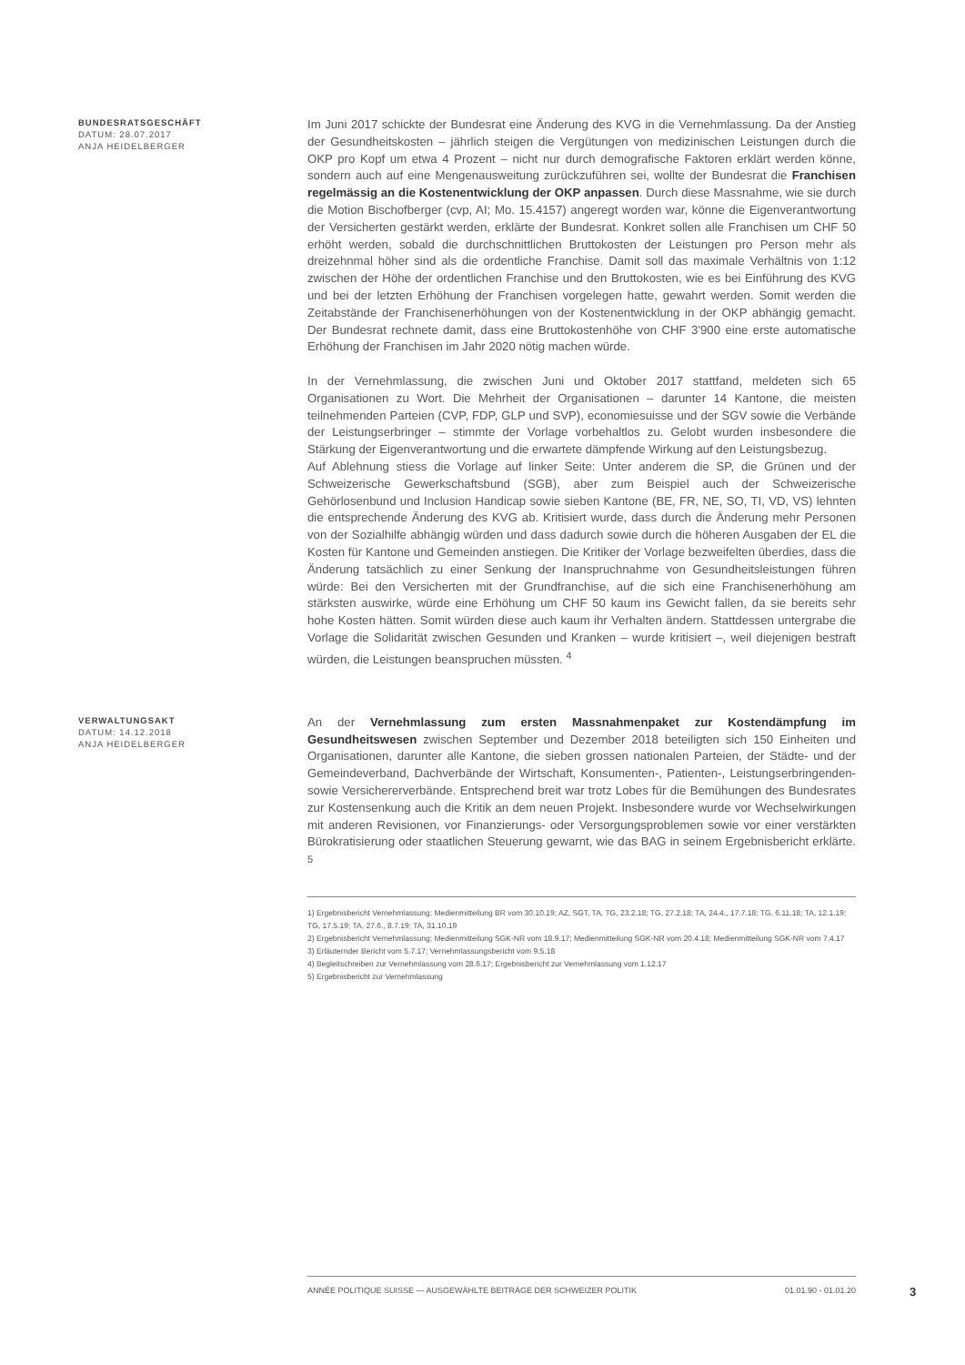BUNDESRATSGESCHÄFT
DATUM: 28.07.2017
ANJA HEIDELBERGER
Im Juni 2017 schickte der Bundesrat eine Änderung des KVG in die Vernehmlassung. Da der Anstieg der Gesundheitskosten – jährlich steigen die Vergütungen von medizinischen Leistungen durch die OKP pro Kopf um etwa 4 Prozent – nicht nur durch demografische Faktoren erklärt werden könne, sondern auch auf eine Mengenausweitung zurückzuführen sei, wollte der Bundesrat die Franchisen regelmässig an die Kostenentwicklung der OKP anpassen. Durch diese Massnahme, wie sie durch die Motion Bischofberger (cvp, AI; Mo. 15.4157) angeregt worden war, könne die Eigenverantwortung der Versicherten gestärkt werden, erklärte der Bundesrat. Konkret sollen alle Franchisen um CHF 50 erhöht werden, sobald die durchschnittlichen Bruttokosten der Leistungen pro Person mehr als dreizehnmal höher sind als die ordentliche Franchise. Damit soll das maximale Verhältnis von 1:12 zwischen der Höhe der ordentlichen Franchise und den Bruttokosten, wie es bei Einführung des KVG und bei der letzten Erhöhung der Franchisen vorgelegen hatte, gewahrt werden. Somit werden die Zeitabstände der Franchisenerhöhungen von der Kostenentwicklung in der OKP abhängig gemacht. Der Bundesrat rechnete damit, dass eine Bruttokostenhöhe von CHF 3'900 eine erste automatische Erhöhung der Franchisen im Jahr 2020 nötig machen würde.
In der Vernehmlassung, die zwischen Juni und Oktober 2017 stattfand, meldeten sich 65 Organisationen zu Wort. Die Mehrheit der Organisationen – darunter 14 Kantone, die meisten teilnehmenden Parteien (CVP, FDP, GLP und SVP), economiesuisse und der SGV sowie die Verbände der Leistungserbringer – stimmte der Vorlage vorbehaltlos zu. Gelobt wurden insbesondere die Stärkung der Eigenverantwortung und die erwartete dämpfende Wirkung auf den Leistungsbezug.
Auf Ablehnung stiess die Vorlage auf linker Seite: Unter anderem die SP, die Grünen und der Schweizerische Gewerkschaftsbund (SGB), aber zum Beispiel auch der Schweizerische Gehörlosenbund und Inclusion Handicap sowie sieben Kantone (BE, FR, NE, SO, TI, VD, VS) lehnten die entsprechende Änderung des KVG ab. Kritisiert wurde, dass durch die Änderung mehr Personen von der Sozialhilfe abhängig würden und dass dadurch sowie durch die höheren Ausgaben der EL die Kosten für Kantone und Gemeinden anstiegen. Die Kritiker der Vorlage bezweifelten überdies, dass die Änderung tatsächlich zu einer Senkung der Inanspruchnahme von Gesundheitsleistungen führen würde: Bei den Versicherten mit der Grundfranchise, auf die sich eine Franchisenerhöhung am stärksten auswirke, würde eine Erhöhung um CHF 50 kaum ins Gewicht fallen, da sie bereits sehr hohe Kosten hätten. Somit würden diese auch kaum ihr Verhalten ändern. Stattdessen untergrabe die Vorlage die Solidarität zwischen Gesunden und Kranken – wurde kritisiert –, weil diejenigen bestraft würden, die Leistungen beanspruchen müssten. <sup>4</sup>
VERWALTUNGSAKT
DATUM: 14.12.2018
ANJA HEIDELBERGER
An der Vernehmlassung zum ersten Massnahmenpaket zur Kostendämpfung im Gesundheitswesen zwischen September und Dezember 2018 beteiligten sich 150 Einheiten und Organisationen, darunter alle Kantone, die sieben grossen nationalen Parteien, der Städte- und der Gemeindeverband, Dachverbände der Wirtschaft, Konsumenten-, Patienten-, Leistungserbringenden- sowie Versichererverbände. Entsprechend breit war trotz Lobes für die Bemühungen des Bundesrates zur Kostensenkung auch die Kritik an dem neuen Projekt. Insbesondere wurde vor Wechselwirkungen mit anderen Revisionen, vor Finanzierungs- oder Versorgungsproblemen sowie vor einer verstärkten Bürokratisierung oder staatlichen Steuerung gewarnt, wie das BAG in seinem Ergebnisbericht erklärte. <sup>5</sup>
1) Ergebnisbericht Vernehmlassung; Medienmitteilung BR vom 30.10.19; AZ, SGT, TA, TG, 23.2.18; TG, 27.2.18; TA, 24.4., 17.7.18; TG, 6.11.18; TA, 12.1.19; TG, 17.5.19; TA, 27.6., 8.7.19; TA, 31.10.19
2) Ergebnisbericht Vernehmlassung; Medienmitteilung SGK-NR vom 18.9.17; Medienmitteilung SGK-NR vom 20.4.18; Medienmitteilung SGK-NR vom 7.4.17
3) Erläuternder Bericht vom 5.7.17; Vernehmlassungsbericht vom 9.5.18
4) Begleitschreiben zur Vernehmlassung vom 28.6.17; Ergebnisbericht zur Vernehmlassung vom 1.12.17
5) Ergebnisbericht zur Vernehmlassung
ANNÉE POLITIQUE SUISSE — AUSGEWÄHLTE BEITRÄGE DER SCHWEIZER POLITIK 01.01.90 - 01.01.20
3